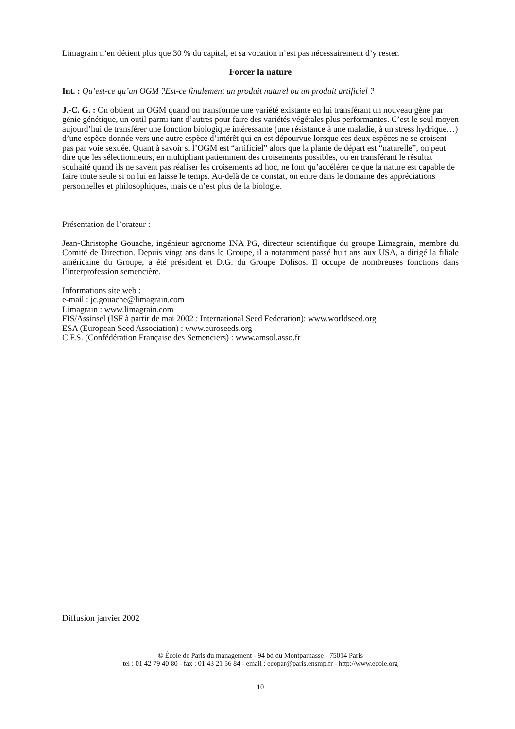Limagrain n’en détient plus que 30 % du capital, et sa vocation n’est pas nécessairement d’y rester.
Forcer la nature
Int. : Qu’est-ce qu’un OGM ?Est-ce finalement un produit naturel ou un produit artificiel ?
J.-C. G. : On obtient un OGM quand on transforme une variété existante en lui transférant un nouveau gène par génie génétique, un outil parmi tant d’autres pour faire des variétés végétales plus performantes. C’est le seul moyen aujourd’hui de transférer une fonction biologique intéressante (une résistance à une maladie, à un stress hydrique…) d’une espèce donnée vers une autre espèce d’intérêt qui en est dépourvue lorsque ces deux espèces ne se croisent pas par voie sexuée. Quant à savoir si l’OGM est “artificiel” alors que la plante de départ est “naturelle”, on peut dire que les sélectionneurs, en multipliant patiemment des croisements possibles, ou en transférant le résultat souhaité quand ils ne savent pas réaliser les croisements ad hoc, ne font qu’accélérer ce que la nature est capable de faire toute seule si on lui en laisse le temps. Au-delà de ce constat, on entre dans le domaine des appréciations personnelles et philosophiques, mais ce n’est plus de la biologie.
Présentation de l’orateur :
Jean-Christophe Gouache, ingénieur agronome INA PG, directeur scientifique du groupe Limagrain, membre du Comité de Direction. Depuis vingt ans dans le Groupe, il a notamment passé huit ans aux USA, a dirigé la filiale américaine du Groupe, a été président et D.G. du Groupe Dolisos. Il occupe de nombreuses fonctions dans l’interprofession semencière.
Informations site web :
e-mail : jc.gouache@limagrain.com
Limagrain : www.limagrain.com
FIS/Assinsel (ISF à partir de mai 2002 : International Seed Federation): www.worldseed.org
ESA (European Seed Association) : www.euroseeds.org
C.F.S. (Confédération Française des Semenciers) : www.amsol.asso.fr
Diffusion janvier 2002
© École de Paris du management - 94 bd du Montparnasse - 75014 Paris
tel : 01 42 79 40 80 - fax : 01 43 21 56 84 - email : ecopar@paris.ensmp.fr - http://www.ecole.org
10